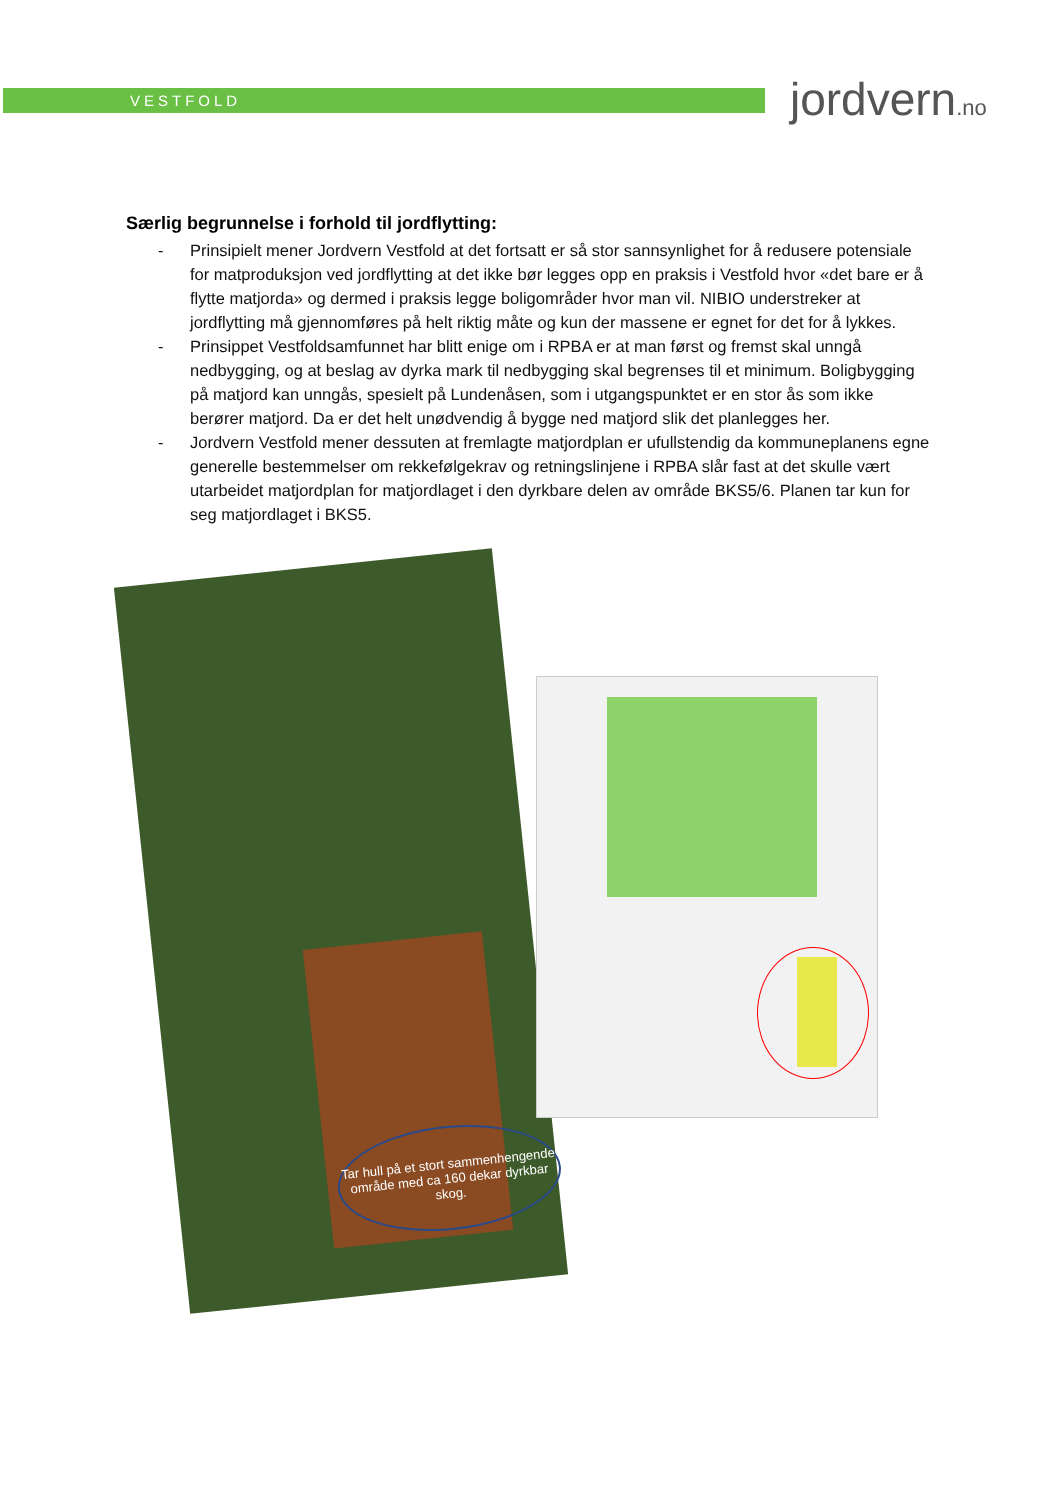VESTFOLD jordvern.no
Særlig begrunnelse i forhold til jordflytting:
- Prinsipielt mener Jordvern Vestfold at det fortsatt er så stor sannsynlighet for å redusere potensiale for matproduksjon ved jordflytting at det ikke bør legges opp en praksis i Vestfold hvor «det bare er å flytte matjorda» og dermed i praksis legge boligområder hvor man vil. NIBIO understreker at jordflytting må gjennomføres på helt riktig måte og kun der massene er egnet for det for å lykkes.
- Prinsippet Vestfoldsamfunnet har blitt enige om i RPBA er at man først og fremst skal unngå nedbygging, og at beslag av dyrka mark til nedbygging skal begrenses til et minimum. Boligbygging på matjord kan unngås, spesielt på Lundenåsen, som i utgangspunktet er en stor ås som ikke berører matjord. Da er det helt unødvendig å bygge ned matjord slik det planlegges her.
- Jordvern Vestfold mener dessuten at fremlagte matjordplan er ufullstendig da kommuneplanens egne generelle bestemmelser om rekkefølgekrav og retningslinjene i RPBA slår fast at det skulle vært utarbeidet matjordplan for matjordlaget i den dyrkbare delen av område BKS5/6. Planen tar kun for seg matjordlaget i BKS5.
Tar hull på et stort sammenhengende område med ca 160 dekar dyrkbar skog.